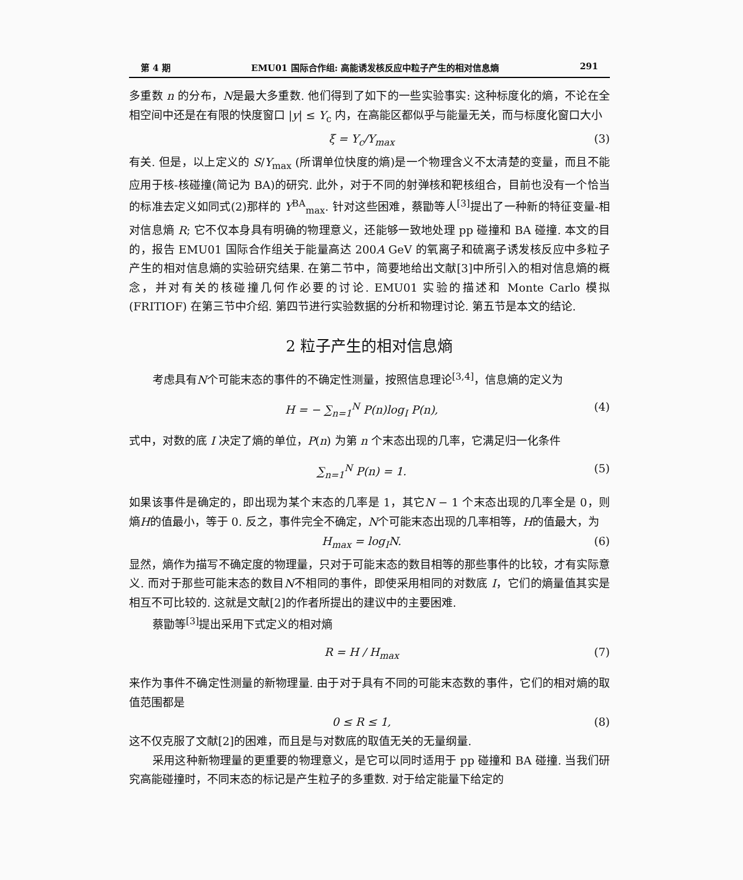第 4 期 EMU01 国际合作组: 高能诱发核反应中粒子产生的相对信息熵 291
多重数 n 的分布，N是最大多重数. 他们得到了如下的一些实验事实: 这种标度化的熵，不论在全相空间中还是在有限的快度窗口 |y| ≤ Y<sub>c</sub> 内，在高能区都似乎与能量无关，而与标度化窗口大小
ξ = Y<sub>c</sub>/Y<sub>max</sub> (3)
有关. 但是，以上定义的 S/Y<sub>max</sub> (所谓单位快度的熵)是一个物理含义不太清楚的变量，而且不能应用于核-核碰撞(简记为 BA)的研究. 此外，对于不同的射弹核和靶核组合，目前也没有一个恰当的标准去定义如同式(2)那样的 Y<sup>BA</sup><sub>max</sub>. 针对这些困难，蔡勖等人<sup>[3]</sup>提出了一种新的特征变量-相对信息熵 R; 它不仅本身具有明确的物理意义，还能够一致地处理 pp 碰撞和 BA 碰撞. 本文的目的，报告 EMU01 国际合作组关于能量高达 200A GeV 的氧离子和硫离子诱发核反应中多粒子产生的相对信息熵的实验研究结果. 在第二节中，简要地给出文献[3]中所引入的相对信息熵的概念，并对有关的核碰撞几何作必要的讨论. EMU01 实验的描述和 Monte Carlo 模拟 (FRITIOF) 在第三节中介绍. 第四节进行实验数据的分析和物理讨论. 第五节是本文的结论.
2 粒子产生的相对信息熵
考虑具有N个可能末态的事件的不确定性测量，按照信息理论<sup>[3,4]</sup>，信息熵的定义为
H = − ∑<sub>n=1</sub><sup>N</sup> P(n)log<sub>I</sub> P(n), (4)
式中，对数的底 I 决定了熵的单位，P(n) 为第 n 个末态出现的几率，它满足归一化条件
∑<sub>n=1</sub><sup>N</sup> P(n) = 1. (5)
如果该事件是确定的，即出现为某个末态的几率是 1，其它N − 1 个末态出现的几率全是 0，则熵H的值最小，等于 0. 反之，事件完全不确定，N个可能末态出现的几率相等，H的值最大，为
H<sub>max</sub> = log<sub>I</sub>N. (6)
显然，熵作为描写不确定度的物理量，只对于可能末态的数目相等的那些事件的比较，才有实际意义. 而对于那些可能末态的数目N不相同的事件，即使采用相同的对数底 I，它们的熵量值其实是相互不可比较的. 这就是文献[2]的作者所提出的建议中的主要困难.
蔡勖等<sup>[3]</sup>提出采用下式定义的相对熵
R = H / H<sub>max</sub> (7)
来作为事件不确定性测量的新物理量. 由于对于具有不同的可能末态数的事件，它们的相对熵的取值范围都是
0 ≤ R ≤ 1, (8)
这不仅克服了文献[2]的困难，而且是与对数底的取值无关的无量纲量.
采用这种新物理量的更重要的物理意义，是它可以同时适用于 pp 碰撞和 BA 碰撞. 当我们研究高能碰撞时，不同末态的标记是产生粒子的多重数. 对于给定能量下给定的